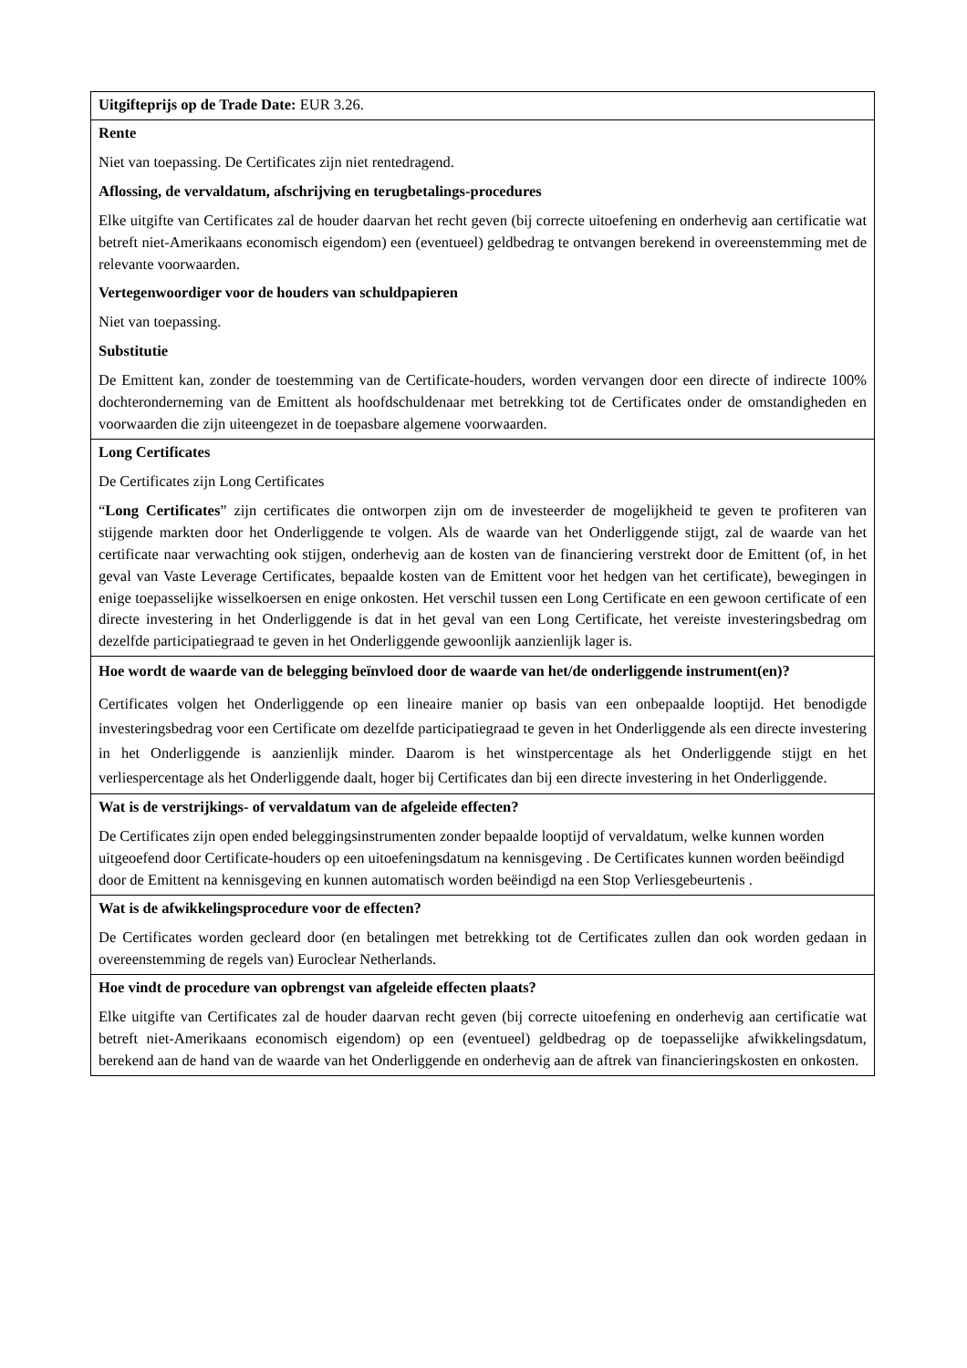| Uitgifteprijs op de Trade Date: EUR 3.26. |
| Rente Niet van toepassing. De Certificates zijn niet rentedragend. Aflossing, de vervaldatum, afschrijving en terugbetalings-procedures Elke uitgifte van Certificates zal de houder daarvan het recht geven (bij correcte uitoefening en onderhevig aan certificatie wat betreft niet-Amerikaans economisch eigendom) een (eventueel) geldbedrag te ontvangen berekend in overeenstemming met de relevante voorwaarden. Vertegenwoordiger voor de houders van schuldpapieren Niet van toepassing. Substitutie De Emittent kan, zonder de toestemming van de Certificate-houders, worden vervangen door een directe of indirecte 100% dochteronderneming van de Emittent als hoofdschuldenaar met betrekking tot de Certificates onder de omstandigheden en voorwaarden die zijn uiteengezet in de toepasbare algemene voorwaarden. |
| Long Certificates De Certificates zijn Long Certificates “ Long Certificates ” zijn certificates die ontworpen zijn om de investeerder de mogelijkheid te geven te profiteren van stijgende markten door het Onderliggende te volgen. Als de waarde van het Onderliggende stijgt, zal de waarde van het certificate naar verwachting ook stijgen, onderhevig aan de kosten van de financiering verstrekt door de Emittent (of, in het geval van Vaste Leverage Certificates, bepaalde kosten van de Emittent voor het hedgen van het certificate), bewegingen in enige toepasselijke wisselkoersen en enige onkosten. Het verschil tussen een Long Certificate en een gewoon certificate of een directe investering in het Onderliggende is dat in het geval van een Long Certificate, het vereiste investeringsbedrag om dezelfde participatiegraad te geven in het Onderliggende gewoonlijk aanzienlijk lager is. |
| Hoe wordt de waarde van de belegging beïnvloed door de waarde van het/de onderliggende instrument(en)? Certificates volgen het Onderliggende op een lineaire manier op basis van een onbepaalde looptijd. Het benodigde investeringsbedrag voor een Certificate om dezelfde participatiegraad te geven in het Onderliggende als een directe investering in het Onderliggende is aanzienlijk minder. Daarom is het winstpercentage als het Onderliggende stijgt en het verliespercentage als het Onderliggende daalt, hoger bij Certificates dan bij een directe investering in het Onderliggende. |
| Wat is de verstrijkings- of vervaldatum van de afgeleide effecten? De Certificates zijn open ended beleggingsinstrumenten zonder bepaalde looptijd of vervaldatum, welke kunnen worden uitgeoefend door Certificate-houders op een uitoefeningsdatum na kennisgeving . De Certificates kunnen worden beëindigd door de Emittent na kennisgeving en kunnen automatisch worden beëindigd na een Stop Verliesgebeurtenis . |
| Wat is de afwikkelingsprocedure voor de effecten? De Certificates worden gecleard door (en betalingen met betrekking tot de Certificates zullen dan ook worden gedaan in overeenstemming de regels van) Euroclear Netherlands. |
| Hoe vindt de procedure van opbrengst van afgeleide effecten plaats? Elke uitgifte van Certificates zal de houder daarvan recht geven (bij correcte uitoefening en onderhevig aan certificatie wat betreft niet-Amerikaans economisch eigendom) op een (eventueel) geldbedrag op de toepasselijke afwikkelingsdatum, berekend aan de hand van de waarde van het Onderliggende en onderhevig aan de aftrek van financieringskosten en onkosten. |